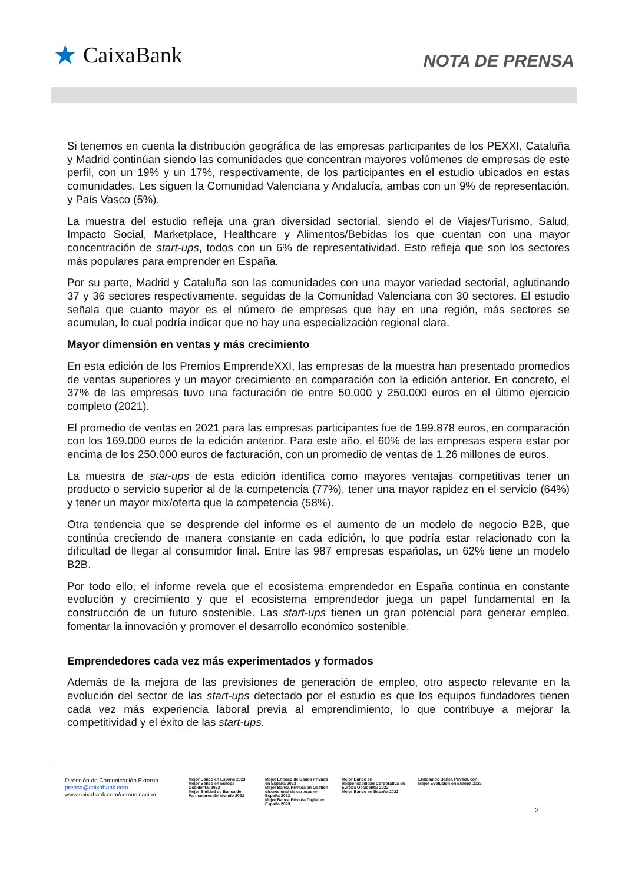★ CaixaBank
NOTA DE PRENSA
Si tenemos en cuenta la distribución geográfica de las empresas participantes de los PEXXI, Cataluña y Madrid continúan siendo las comunidades que concentran mayores volúmenes de empresas de este perfil, con un 19% y un 17%, respectivamente, de los participantes en el estudio ubicados en estas comunidades. Les siguen la Comunidad Valenciana y Andalucía, ambas con un 9% de representación, y País Vasco (5%).
La muestra del estudio refleja una gran diversidad sectorial, siendo el de Viajes/Turismo, Salud, Impacto Social, Marketplace, Healthcare y Alimentos/Bebidas los que cuentan con una mayor concentración de start-ups, todos con un 6% de representatividad. Esto refleja que son los sectores más populares para emprender en España.
Por su parte, Madrid y Cataluña son las comunidades con una mayor variedad sectorial, aglutinando 37 y 36 sectores respectivamente, seguidas de la Comunidad Valenciana con 30 sectores. El estudio señala que cuanto mayor es el número de empresas que hay en una región, más sectores se acumulan, lo cual podría indicar que no hay una especialización regional clara.
Mayor dimensión en ventas y más crecimiento
En esta edición de los Premios EmprendeXXI, las empresas de la muestra han presentado promedios de ventas superiores y un mayor crecimiento en comparación con la edición anterior. En concreto, el 37% de las empresas tuvo una facturación de entre 50.000 y 250.000 euros en el último ejercicio completo (2021).
El promedio de ventas en 2021 para las empresas participantes fue de 199.878 euros, en comparación con los 169.000 euros de la edición anterior. Para este año, el 60% de las empresas espera estar por encima de los 250.000 euros de facturación, con un promedio de ventas de 1,26 millones de euros.
La muestra de star-ups de esta edición identifica como mayores ventajas competitivas tener un producto o servicio superior al de la competencia (77%), tener una mayor rapidez en el servicio (64%) y tener un mayor mix/oferta que la competencia (58%).
Otra tendencia que se desprende del informe es el aumento de un modelo de negocio B2B, que continúa creciendo de manera constante en cada edición, lo que podría estar relacionado con la dificultad de llegar al consumidor final. Entre las 987 empresas españolas, un 62% tiene un modelo B2B.
Por todo ello, el informe revela que el ecosistema emprendedor en España continúa en constante evolución y crecimiento y que el ecosistema emprendedor juega un papel fundamental en la construcción de un futuro sostenible. Las start-ups tienen un gran potencial para generar empleo, fomentar la innovación y promover el desarrollo económico sostenible.
Emprendedores cada vez más experimentados y formados
Además de la mejora de las previsiones de generación de empleo, otro aspecto relevante en la evolución del sector de las start-ups detectado por el estudio es que los equipos fundadores tienen cada vez más experiencia laboral previa al emprendimiento, lo que contribuye a mejorar la competitividad y el éxito de las start-ups.
Dirección de Comunicación Externa
prensa@caixabank.com
www.caixabank.com/comunicacion
Mejor Banco en España 2023
Mejor Banco en Europa Occidental 2023
Mejor Entidad de Banca de Particulares del Mundo 2022
Mejor Entidad de Banca Privada en España 2023
Mejor Banca Privada en Gestión discrecional de carteras en España 2023
Mejor Banca Privada Digital en España 2023
Mejor Banco en Responsabilidad Corporativa en Europa Occidental 2022
Mejor Banco en España 2022
Entidad de Banca Privada con Mejor Evolución en Europa 2022
2